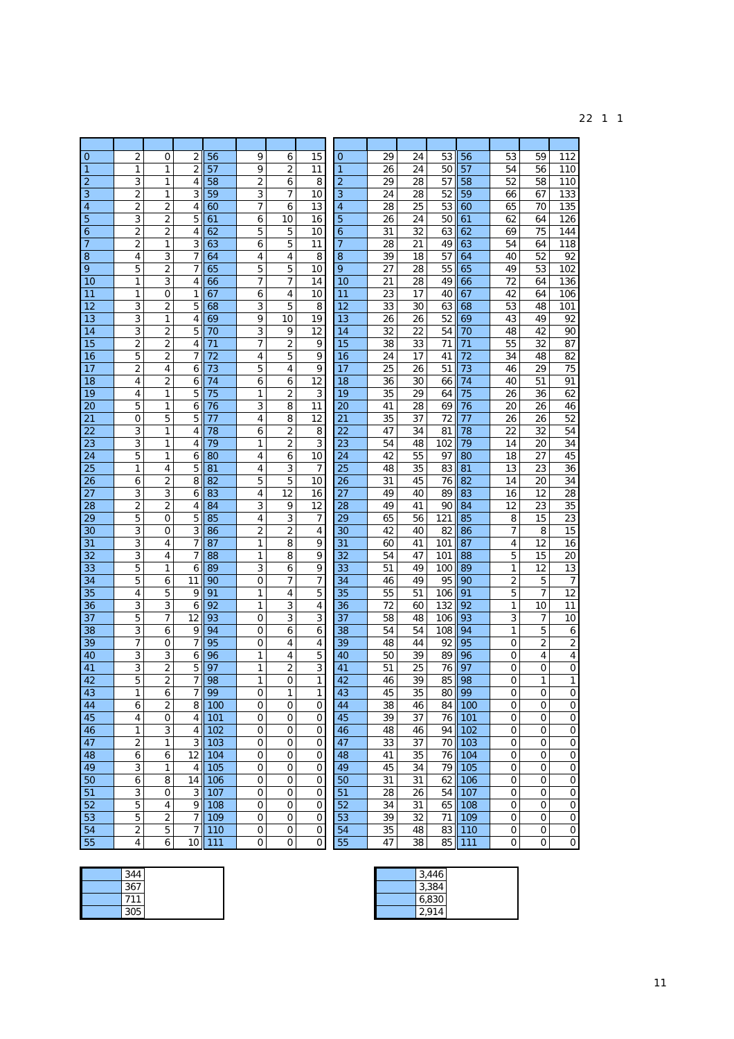22 1 1
| 0 | 2 | 0 | 2 | 56 | 9 | 6 | 15 |
| 1 | 1 | 1 | 2 | 57 | 9 | 2 | 11 |
| 2 | 3 | 1 | 4 | 58 | 2 | 6 | 8 |
| 3 | 2 | 1 | 3 | 59 | 3 | 7 | 10 |
| 4 | 2 | 2 | 4 | 60 | 7 | 6 | 13 |
| 5 | 3 | 2 | 5 | 61 | 6 | 10 | 16 |
| 6 | 2 | 2 | 4 | 62 | 5 | 5 | 10 |
| 7 | 2 | 1 | 3 | 63 | 6 | 5 | 11 |
| 8 | 4 | 3 | 7 | 64 | 4 | 4 | 8 |
| 9 | 5 | 2 | 7 | 65 | 5 | 5 | 10 |
| 10 | 1 | 3 | 4 | 66 | 7 | 7 | 14 |
| 11 | 1 | 0 | 1 | 67 | 6 | 4 | 10 |
| 12 | 3 | 2 | 5 | 68 | 3 | 5 | 8 |
| 13 | 3 | 1 | 4 | 69 | 9 | 10 | 19 |
| 14 | 3 | 2 | 5 | 70 | 3 | 9 | 12 |
| 15 | 2 | 2 | 4 | 71 | 7 | 2 | 9 |
| 16 | 5 | 2 | 7 | 72 | 4 | 5 | 9 |
| 17 | 2 | 4 | 6 | 73 | 5 | 4 | 9 |
| 18 | 4 | 2 | 6 | 74 | 6 | 6 | 12 |
| 19 | 4 | 1 | 5 | 75 | 1 | 2 | 3 |
| 20 | 5 | 1 | 6 | 76 | 3 | 8 | 11 |
| 21 | 0 | 5 | 5 | 77 | 4 | 8 | 12 |
| 22 | 3 | 1 | 4 | 78 | 6 | 2 | 8 |
| 23 | 3 | 1 | 4 | 79 | 1 | 2 | 3 |
| 24 | 5 | 1 | 6 | 80 | 4 | 6 | 10 |
| 25 | 1 | 4 | 5 | 81 | 4 | 3 | 7 |
| 26 | 6 | 2 | 8 | 82 | 5 | 5 | 10 |
| 27 | 3 | 3 | 6 | 83 | 4 | 12 | 16 |
| 28 | 2 | 2 | 4 | 84 | 3 | 9 | 12 |
| 29 | 5 | 0 | 5 | 85 | 4 | 3 | 7 |
| 30 | 3 | 0 | 3 | 86 | 2 | 2 | 4 |
| 31 | 3 | 4 | 7 | 87 | 1 | 8 | 9 |
| 32 | 3 | 4 | 7 | 88 | 1 | 8 | 9 |
| 33 | 5 | 1 | 6 | 89 | 3 | 6 | 9 |
| 34 | 5 | 6 | 11 | 90 | 0 | 7 | 7 |
| 35 | 4 | 5 | 9 | 91 | 1 | 4 | 5 |
| 36 | 3 | 3 | 6 | 92 | 1 | 3 | 4 |
| 37 | 5 | 7 | 12 | 93 | 0 | 3 | 3 |
| 38 | 3 | 6 | 9 | 94 | 0 | 6 | 6 |
| 39 | 7 | 0 | 7 | 95 | 0 | 4 | 4 |
| 40 | 3 | 3 | 6 | 96 | 1 | 4 | 5 |
| 41 | 3 | 2 | 5 | 97 | 1 | 2 | 3 |
| 42 | 5 | 2 | 7 | 98 | 1 | 0 | 1 |
| 43 | 1 | 6 | 7 | 99 | 0 | 1 | 1 |
| 44 | 6 | 2 | 8 | 100 | 0 | 0 | 0 |
| 45 | 4 | 0 | 4 | 101 | 0 | 0 | 0 |
| 46 | 1 | 3 | 4 | 102 | 0 | 0 | 0 |
| 47 | 2 | 1 | 3 | 103 | 0 | 0 | 0 |
| 48 | 6 | 6 | 12 | 104 | 0 | 0 | 0 |
| 49 | 3 | 1 | 4 | 105 | 0 | 0 | 0 |
| 50 | 6 | 8 | 14 | 106 | 0 | 0 | 0 |
| 51 | 3 | 0 | 3 | 107 | 0 | 0 | 0 |
| 52 | 5 | 4 | 9 | 108 | 0 | 0 | 0 |
| 53 | 5 | 2 | 7 | 109 | 0 | 0 | 0 |
| 54 | 2 | 5 | 7 | 110 | 0 | 0 | 0 |
| 55 | 4 | 6 | 10 | 111 | 0 | 0 | 0 |
| 0 | 29 | 24 | 53 | 56 | 53 | 59 | 112 |
| 1 | 26 | 24 | 50 | 57 | 54 | 56 | 110 |
| 2 | 29 | 28 | 57 | 58 | 52 | 58 | 110 |
| 3 | 24 | 28 | 52 | 59 | 66 | 67 | 133 |
| 4 | 28 | 25 | 53 | 60 | 65 | 70 | 135 |
| 5 | 26 | 24 | 50 | 61 | 62 | 64 | 126 |
| 6 | 31 | 32 | 63 | 62 | 69 | 75 | 144 |
| 7 | 28 | 21 | 49 | 63 | 54 | 64 | 118 |
| 8 | 39 | 18 | 57 | 64 | 40 | 52 | 92 |
| 9 | 27 | 28 | 55 | 65 | 49 | 53 | 102 |
| 10 | 21 | 28 | 49 | 66 | 72 | 64 | 136 |
| 11 | 23 | 17 | 40 | 67 | 42 | 64 | 106 |
| 12 | 33 | 30 | 63 | 68 | 53 | 48 | 101 |
| 13 | 26 | 26 | 52 | 69 | 43 | 49 | 92 |
| 14 | 32 | 22 | 54 | 70 | 48 | 42 | 90 |
| 15 | 38 | 33 | 71 | 71 | 55 | 32 | 87 |
| 16 | 24 | 17 | 41 | 72 | 34 | 48 | 82 |
| 17 | 25 | 26 | 51 | 73 | 46 | 29 | 75 |
| 18 | 36 | 30 | 66 | 74 | 40 | 51 | 91 |
| 19 | 35 | 29 | 64 | 75 | 26 | 36 | 62 |
| 20 | 41 | 28 | 69 | 76 | 20 | 26 | 46 |
| 21 | 35 | 37 | 72 | 77 | 26 | 26 | 52 |
| 22 | 47 | 34 | 81 | 78 | 22 | 32 | 54 |
| 23 | 54 | 48 | 102 | 79 | 14 | 20 | 34 |
| 24 | 42 | 55 | 97 | 80 | 18 | 27 | 45 |
| 25 | 48 | 35 | 83 | 81 | 13 | 23 | 36 |
| 26 | 31 | 45 | 76 | 82 | 14 | 20 | 34 |
| 27 | 49 | 40 | 89 | 83 | 16 | 12 | 28 |
| 28 | 49 | 41 | 90 | 84 | 12 | 23 | 35 |
| 29 | 65 | 56 | 121 | 85 | 8 | 15 | 23 |
| 30 | 42 | 40 | 82 | 86 | 7 | 8 | 15 |
| 31 | 60 | 41 | 101 | 87 | 4 | 12 | 16 |
| 32 | 54 | 47 | 101 | 88 | 5 | 15 | 20 |
| 33 | 51 | 49 | 100 | 89 | 1 | 12 | 13 |
| 34 | 46 | 49 | 95 | 90 | 2 | 5 | 7 |
| 35 | 55 | 51 | 106 | 91 | 5 | 7 | 12 |
| 36 | 72 | 60 | 132 | 92 | 1 | 10 | 11 |
| 37 | 58 | 48 | 106 | 93 | 3 | 7 | 10 |
| 38 | 54 | 54 | 108 | 94 | 1 | 5 | 6 |
| 39 | 48 | 44 | 92 | 95 | 0 | 2 | 2 |
| 40 | 50 | 39 | 89 | 96 | 0 | 4 | 4 |
| 41 | 51 | 25 | 76 | 97 | 0 | 0 | 0 |
| 42 | 46 | 39 | 85 | 98 | 0 | 1 | 1 |
| 43 | 45 | 35 | 80 | 99 | 0 | 0 | 0 |
| 44 | 38 | 46 | 84 | 100 | 0 | 0 | 0 |
| 45 | 39 | 37 | 76 | 101 | 0 | 0 | 0 |
| 46 | 48 | 46 | 94 | 102 | 0 | 0 | 0 |
| 47 | 33 | 37 | 70 | 103 | 0 | 0 | 0 |
| 48 | 41 | 35 | 76 | 104 | 0 | 0 | 0 |
| 49 | 45 | 34 | 79 | 105 | 0 | 0 | 0 |
| 50 | 31 | 31 | 62 | 106 | 0 | 0 | 0 |
| 51 | 28 | 26 | 54 | 107 | 0 | 0 | 0 |
| 52 | 34 | 31 | 65 | 108 | 0 | 0 | 0 |
| 53 | 39 | 32 | 71 | 109 | 0 | 0 | 0 |
| 54 | 35 | 48 | 83 | 110 | 0 | 0 | 0 |
| 55 | 47 | 38 | 85 | 111 | 0 | 0 | 0 |
| | 344 |
| | 367 |
| | 711 |
| | 305 |
| | 3,446 |
| | 3,384 |
| | 6,830 |
| | 2,914 |
11